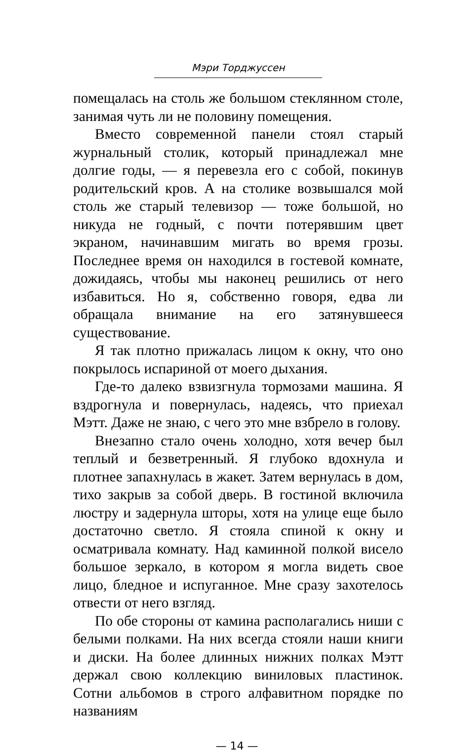Мэри Торджуссен
помещалась на столь же большом стеклянном столе, занимая чуть ли не половину помещения.
Вместо современной панели стоял старый журнальный столик, который принадлежал мне долгие годы, — я перевезла его с собой, покинув родительский кров. А на столике возвышался мой столь же старый телевизор — тоже большой, но никуда не годный, с почти потерявшим цвет экраном, начинавшим мигать во время грозы. Последнее время он находился в гостевой комнате, дожидаясь, чтобы мы наконец решились от него избавиться. Но я, собственно говоря, едва ли обращала внимание на его затянувшееся существование.
Я так плотно прижалась лицом к окну, что оно покрылось испариной от моего дыхания.
Где-то далеко взвизгнула тормозами машина. Я вздрогнула и повернулась, надеясь, что приехал Мэтт. Даже не знаю, с чего это мне взбрело в голову.
Внезапно стало очень холодно, хотя вечер был теплый и безветренный. Я глубоко вдохнула и плотнее запахнулась в жакет. Затем вернулась в дом, тихо закрыв за собой дверь. В гостиной включила люстру и задернула шторы, хотя на улице еще было достаточно светло. Я стояла спиной к окну и осматривала комнату. Над каминной полкой висело большое зеркало, в котором я могла видеть свое лицо, бледное и испуганное. Мне сразу захотелось отвести от него взгляд.
По обе стороны от камина располагались ниши с белыми полками. На них всегда стояли наши книги и диски. На более длинных нижних полках Мэтт держал свою коллекцию виниловых пластинок. Сотни альбомов в строго алфавитном порядке по названиям
— 14 —